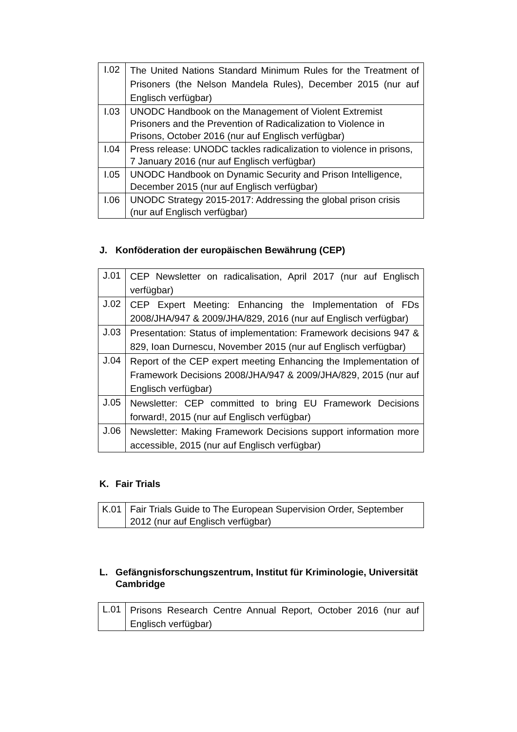| I.02 | The United Nations Standard Minimum Rules for the Treatment of Prisoners (the Nelson Mandela Rules), December 2015 (nur auf Englisch verfügbar) |
| I.03 | UNODC Handbook on the Management of Violent Extremist Prisoners and the Prevention of Radicalization to Violence in Prisons, October 2016 (nur auf Englisch verfügbar) |
| I.04 | Press release: UNODC tackles radicalization to violence in prisons, 7 January 2016 (nur auf Englisch verfügbar) |
| I.05 | UNODC Handbook on Dynamic Security and Prison Intelligence, December 2015 (nur auf Englisch verfügbar) |
| I.06 | UNODC Strategy 2015-2017: Addressing the global prison crisis (nur auf Englisch verfügbar) |
J. Konföderation der europäischen Bewährung (CEP)
| J.01 | CEP Newsletter on radicalisation, April 2017 (nur auf Englisch verfügbar) |
| J.02 | CEP Expert Meeting: Enhancing the Implementation of FDs 2008/JHA/947 & 2009/JHA/829, 2016 (nur auf Englisch verfügbar) |
| J.03 | Presentation: Status of implementation: Framework decisions 947 & 829, Ioan Durnescu, November 2015 (nur auf Englisch verfügbar) |
| J.04 | Report of the CEP expert meeting Enhancing the Implementation of Framework Decisions 2008/JHA/947 & 2009/JHA/829, 2015 (nur auf Englisch verfügbar) |
| J.05 | Newsletter: CEP committed to bring EU Framework Decisions forward!, 2015 (nur auf Englisch verfügbar) |
| J.06 | Newsletter: Making Framework Decisions support information more accessible, 2015 (nur auf Englisch verfügbar) |
K. Fair Trials
| K.01 | Fair Trials Guide to The European Supervision Order, September 2012 (nur auf Englisch verfügbar) |
L. Gefängnisforschungszentrum, Institut für Kriminologie, Universität Cambridge
| L.01 | Prisons Research Centre Annual Report, October 2016 (nur auf Englisch verfügbar) |